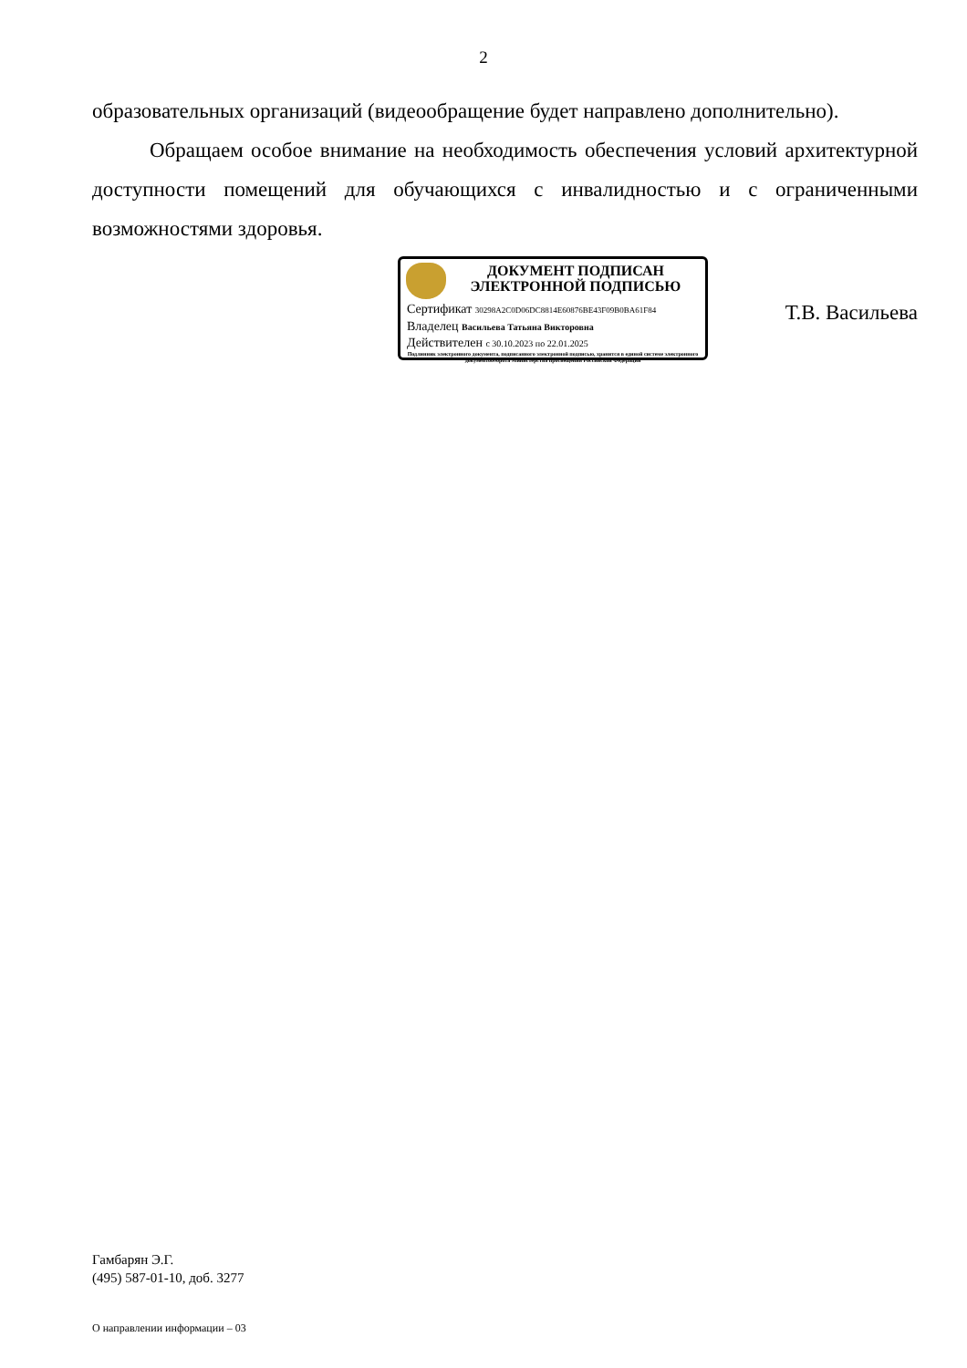2
образовательных организаций (видеообращение будет направлено дополнительно).
Обращаем особое внимание на необходимость обеспечения условий архитектурной доступности помещений для обучающихся с инвалидностью и с ограниченными возможностями здоровья.
ДОКУМЕНТ ПОДПИСАН
ЭЛЕКТРОННОЙ ПОДПИСЬЮ
Сертификат 30298A2C0D06DC8814E60876BE43F09B0BA61F84
Владелец Васильева Татьяна Викторовна
Действителен с 30.10.2023 по 22.01.2025
Подлинник электронного документа, подписанного электронной подписью, хранится в единой системе электронного документооборота Министерства просвещения Российской Федерации
Т.В. Васильева
Гамбарян Э.Г.
(495) 587-01-10, доб. 3277
О направлении информации – 03